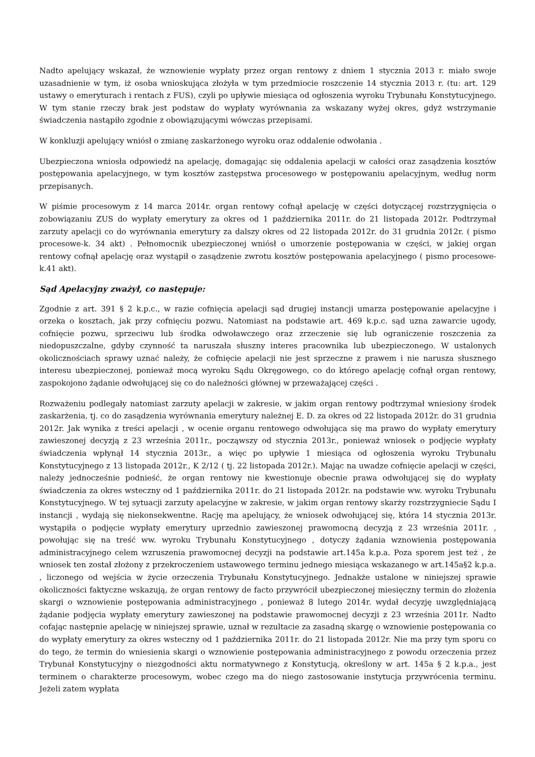Nadto apelujący wskazał, że wznowienie wypłaty przez organ rentowy z dniem 1 stycznia 2013 r. miało swoje uzasadnienie w tym, iż osoba wnioskująca złożyła w tym przedmiocie roszczenie 14 stycznia 2013 r. (tu: art. 129 ustawy o emeryturach i rentach z FUS), czyli po upływie miesiąca od ogłoszenia wyroku Trybunału Konstytucyjnego. W tym stanie rzeczy brak jest podstaw do wypłaty wyrównania za wskazany wyżej okres, gdyż wstrzymanie świadczenia nastąpiło zgodnie z obowiązującymi wówczas przepisami.
W konkluzji apelujący wniósł o zmianę zaskarżonego wyroku oraz oddalenie odwołania .
Ubezpieczona wniosła odpowiedź na apelację, domagając się oddalenia apelacji w całości oraz zasądzenia kosztów postępowania apelacyjnego, w tym kosztów zastępstwa procesowego w postępowaniu apelacyjnym, według norm przepisanych.
W piśmie procesowym z 14 marca 2014r. organ rentowy cofnął apelację w części dotyczącej rozstrzygnięcia o zobowiązaniu ZUS do wypłaty emerytury za okres od 1 października 2011r. do 21 listopada 2012r. Podtrzymał zarzuty apelacji co do wyrównania emerytury za dalszy okres od 22 listopada 2012r. do 31 grudnia 2012r. ( pismo procesowe-k. 34 akt) . Pełnomocnik ubezpieczonej wniósł o umorzenie postępowania w części, w jakiej organ rentowy cofnął apelację oraz wystąpił o zasądzenie zwrotu kosztów postępowania apelacyjnego ( pismo procesowe-k.41 akt).
Sąd Apelacyjny zważył, co następuje:
Zgodnie z art. 391 § 2 k.p.c., w razie cofnięcia apelacji sąd drugiej instancji umarza postępowanie apelacyjne i orzeka o kosztach, jak przy cofnięciu pozwu. Natomiast na podstawie art. 469 k.p.c. sąd uzna zawarcie ugody, cofnięcie pozwu, sprzeciwu lub środka odwoławczego oraz zrzeczenie się lub ograniczenie roszczenia za niedopuszczalne, gdyby czynność ta naruszała słuszny interes pracownika lub ubezpieczonego. W ustalonych okolicznościach sprawy uznać należy, że cofnięcie apelacji nie jest sprzeczne z prawem i nie narusza słusznego interesu ubezpieczonej, ponieważ mocą wyroku Sądu Okręgowego, co do którego apelację cofnął organ rentowy, zaspokojono żądanie odwołującej się co do należności głównej w przeważającej części .
Rozważeniu podlegały natomiast zarzuty apelacji w zakresie, w jakim organ rentowy podtrzymał wniesiony środek zaskarżenia, tj. co do zasądzenia wyrównania emerytury należnej E. D. za okres od 22 listopada 2012r. do 31 grudnia 2012r. Jak wynika z treści apelacji , w ocenie organu rentowego odwołująca się ma prawo do wypłaty emerytury zawieszonej decyzją z 23 września 2011r., począwszy od stycznia 2013r., ponieważ wniosek o podjęcie wypłaty świadczenia wpłynął 14 stycznia 2013r., a więc po upływie 1 miesiąca od ogłoszenia wyroku Trybunału Konstytucyjnego z 13 listopada 2012r., K 2/12 ( tj. 22 listopada 2012r.). Mając na uwadze cofnięcie apelacji w części, należy jednocześnie podnieść, że organ rentowy nie kwestionuje obecnie prawa odwołującej się do wypłaty świadczenia za okres wsteczny od 1 października 2011r. do 21 listopada 2012r. na podstawie ww. wyroku Trybunału Konstytucyjnego. W tej sytuacji zarzuty apelacyjne w zakresie, w jakim organ rentowy skarży rozstrzygniecie Sądu I instancji , wydają się niekonsekwentne. Rację ma apelujący, że wniosek odwołującej się, która 14 stycznia 2013r. wystąpiła o podjęcie wypłaty emerytury uprzednio zawieszonej prawomocną decyzją z 23 września 2011r. , powołując się na treść ww. wyroku Trybunału Konstytucyjnego , dotyczy żądania wznowienia postępowania administracyjnego celem wzruszenia prawomocnej decyzji na podstawie art.145a k.p.a. Poza sporem jest też , że wniosek ten został złożony z przekroczeniem ustawowego terminu jednego miesiąca wskazanego w art.145a§2 k.p.a. , liczonego od wejścia w życie orzeczenia Trybunału Konstytucyjnego. Jednakże ustalone w niniejszej sprawie okoliczności faktyczne wskazują, że organ rentowy de facto przywrócił ubezpieczonej miesięczny termin do złożenia skargi o wznowienie postępowania administracyjnego , ponieważ 8 lutego 2014r. wydał decyzję uwzględniającą żądanie podjęcia wypłaty emerytury zawieszonej na podstawie prawomocnej decyzji z 23 września 2011r. Nadto cofając następnie apelację w niniejszej sprawie, uznał w rezultacie za zasadną skargę o wznowienie postępowania co do wypłaty emerytury za okres wsteczny od 1 października 2011r. do 21 listopada 2012r. Nie ma przy tym sporu co do tego, że termin do wniesienia skargi o wznowienie postępowania administracyjnego z powodu orzeczenia przez Trybunał Konstytucyjny o niezgodności aktu normatywnego z Konstytucją, określony w art. 145a § 2 k.p.a., jest terminem o charakterze procesowym, wobec czego ma do niego zastosowanie instytucja przywrócenia terminu. Jeżeli zatem wypłata